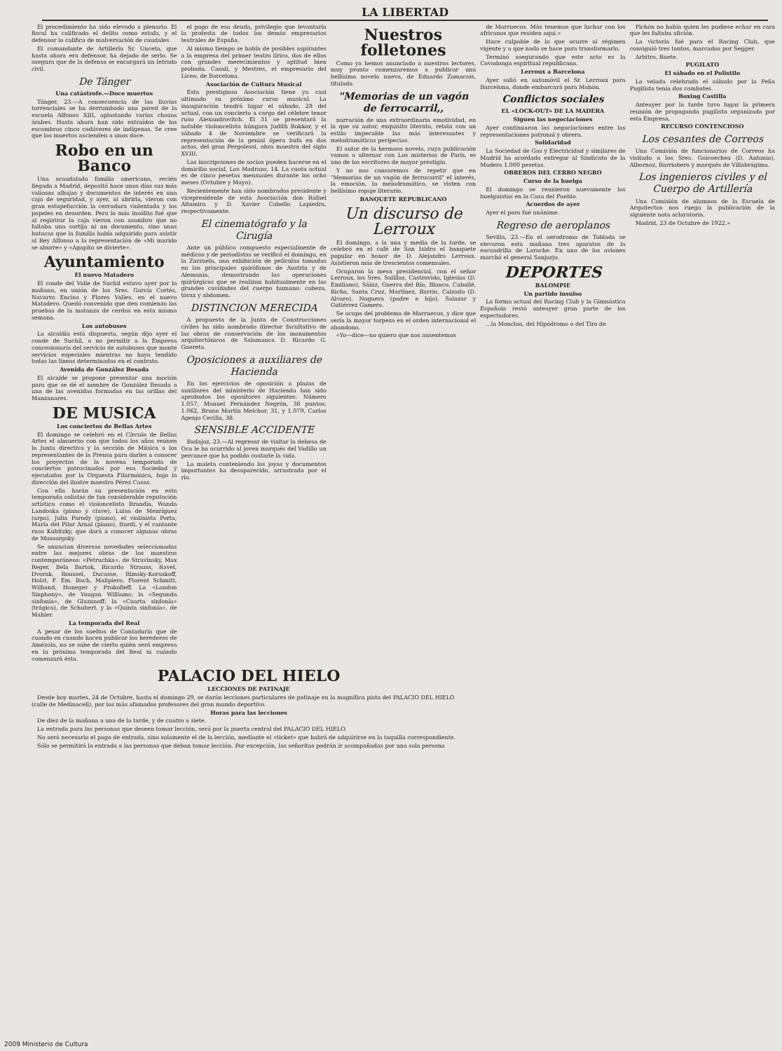LA LIBERTAD
El procedimiento ha sido elevado a plenario. El fiscal ha calificado el delito como estafa, y el defensor lo califica de malversación de caudales.
El comandante de Artillería Sr. Unceta, que hasta ahora era defensor, ha dejado de serlo. Se asegura que de la defensa se encargará un letrado civil.
De Tánger
Una catástrofe.—Doce muertos
Tánger, 23.—A consecuencia de las lluvias torrenciales se ha derrumbado una pared de la escuela Alfonso XIII, aplastando varias chozas árabes. Hasta ahora han sido extraídos de los escombros cinco cadáveres de indígenas. Se cree que los muertos ascienden a unos doce.
Robo en un Banco
Una acaudalada familia americana, recién llegada a Madrid, depositó hace unos días sus más valiosas alhajas y documentos de interés en una caja de seguridad, y ayer, al abrirla, vieron con gran estupefacción la cerradura violentada y los papeles en desorden. Pero lo más insólito fué que al registrar la caja vieron con asombro que no faltaba una sortija ni un documento, sino unas butacas que la familia había adquirido para asistir al Rey Alfonso a la representación de «Mi marido se aburre» y «Agapito se divierte».
Ayuntamiento
El nuevo Matadero
El conde del Valle de Suchil estuvo ayer por la mañana, en unión de los Sres. García Cortés, Navarro Enciso y Flores Valles, en el nuevo Matadero. Quedó convenido que den comienzo las pruebas de la matanza de cerdos en esta misma semana.
Los autobuses
La alcaldía está dispuesta, según dijo ayer el conde de Suchil, a no permitir a la Empresa concesionaria del servicio de autobuses que monte servicios especiales mientras no haya tendido todas las líneas determinadas en el contrato.
Avenida de González Besada
El alcalde se propone presentar una moción para que se dé el nombre de González Besada a una de las avenidas formadas en las orillas del Manzanares.
DE MUSICA
Los conciertos de Bellas Artes
El domingo se celebró en el Círculo de Bellas Artes el almuerzo con que todos los años reunen la Junta directiva y la sección de Música a los representantes de la Prensa para darles a conocer los proyectos de la novena temporada de conciertos patrocinados por esa Sociedad y ejecutados por la Orquesta Filarmónica, bajo la dirección del ilustre maestro Pérez Casas.
Con ella harán su presentación en esta temporada solistas de tan considerable reputación artística como el violoncelista Brandia, Wanda Landoska (piano y clave), Luisa de Menríguez (arpa), Julia Parody (piano), el violinista Porta, María del Pilar Arnal (piano), Iturdi, y el cantante ruso Kubitzky, que dará a conocer algunas obras de Mussorgsky.
Se anuncian diversas novedades seleccionadas entre las mejores obras de los maestros contemporáneos: «Petruchka», de Stravinsky, Max Reger, Bela Bartok, Ricardo Strauss, Ravel, Dvorak, Roussel, Ducasse, Rimsky-Korsakoff, Holst, F. Em. Bach, Malipiero, Florent Schmitt, Wilhand, Honeger y Prokofieff. La «London Sinphony», de Vaugan Williams; la «Segunda sinfonía», de Glazunoff; la «Cuarta sinfonía» (trágica), de Schubert, y la «Quinta sinfonía», de Mahler.
La temporada del Real
A pesar de los sueltos de Contaduría que de cuando en cuando hacen publicar los herederos de Amézola, no se sabe de cierto quién será empresa en la próxima temporada del Real ni cuándo comenzará ésta.
el pago de esa deuda, privilegio que levantaría la protesta de todos los demás empresarios teatrales de España.
Al mismo tiempo se habla de posibles aspirantes a la empresa del primer teatro lírico, dos de ellos con grandes merecimientos y aptitud bien probada. Casali, y Mestres, el empresario del Liceo, de Barcelona.
Asociación de Cultura Musical
Esta prestigiosa Asociación tiene ya casi ultimado su próximo curso musical. La inauguración tendrá lugar el sábado, 28 del actual, con un concierto a cargo del célebre tenor ruso Alexandrovitch. El 31 se presentará la notable violoncelista húngara Judith Bokkor, y el sábado 4 de Noviembre se verificará la representación de la genial ópera bufa en dos actos, del gran Pergolessi, obra maestra del siglo XVIII.
Las inscripciones de socios pueden hacerse en el domicilio social, Los Madrazo, 14. La cuota actual es de cinco pesetas mensuales durante los ocho meses (Octubre y Mayo).
Recientemente han sido nombrados presidente y vicepresidente de esta Asociación don Rafael Altamira y D. Xavier Cabello Lapiedra, respectivamente.
El cinematógrafo y la Cirugía
Ante un público compuesto especialmente de médicos y de periodistas se verificó el domingo, en la Zarzuela, una exhibición de películas tomadas en los principales quirófanos de Austria y de Alemania, demostrando las operaciones quirúrgicas que se realizan habitualmente en las grandes cavidades del cuerpo humano: cabeza, tórax y abdomen.
DISTINCION MERECIDA
A propuesta de la Junta de Construcciones civiles ha sido nombrado director facultativo de las obras de conservación de los monumentos arquitectónicos de Salamanca D. Ricardo G. Guereta.
Oposiciones a auxiliares de Hacienda
En los ejercicios de oposición a plazas de auxiliares del ministerio de Hacienda han sido aprobados los opositores siguientes: Número 1.057, Manuel Fernández Negrón, 38 puntos; 1.062, Bruno Martín Melchor, 31, y 1.079, Carlos Agenjo Cecilia, 38.
SENSIBLE ACCIDENTE
Badajoz, 23.—Al regresar de visitar la dehesa de Oca le ha ocurrido al joven marqués del Vadillo un percance que ha podido costarle la vida.
La maleta conteniendo las joyas y documentos importantes ha desaparecido, arrastrada por el río.
Nuestros folletones
Como ya hemos anunciado a nuestros lectores, muy pronto comenzaremos a publicar una bellísima novela nueva, de Eduardo Zamacois, titulada
"Memorias de un vagón de ferrocarril,,
narración de una extraordinaria emotividad, en la que su autor, exquisito literato, relata con un estilo impecable las más interesantes y melodramáticas peripecias.
El autor de la hermosa novela, cuya publicación vamos a alternar con Los misterios de París, es uno de los escritores de mayor prestigio.
Y no nos cansaremos de repetir que en "Memorias de un vagón de ferrocarril" el interés, la emoción, lo melodramático, se visten con bellísimo ropaje literario.
BANQUETE REPUBLICANO
Un discurso de Lerroux
El domingo, a la una y media de la tarde, se celebró en el café de San Isidro el banquete popular en honor de D. Alejandro Lerroux. Asistieron más de trescientos comensales.
Ocuparon la mesa presidencial, con el señor Lerroux, los Sres. Salillas, Castrovido, Iglesias (D. Emiliano), Sáinz, Guerra del Río, Blanco, Caballé, Richa, Santa Cruz, Martínez, Barrio, Calzado (D. Alvaro), Noguera (padre e hijo), Salazar y Gutiérrez Gamero.
Se ocupa del problema de Marruecos, y dice que sería la mayor torpeza en el orden internacional el abandono.
«Yo—dice—no quiero que nos ausentemos
de Marruecos. Más tenemos que luchar con los africanos que residen aquí.»
Hace culpable de lo que ocurre al régimen vigente y a que nada se hace para transformarlo.
Terminó asegurando que este acto es la Covadonga espiritual republicana.
Lerroux a Barcelona
Ayer salió en automóvil el Sr. Lerroux para Barcelona, donde embarcará para Mahón.
Conflictos sociales
EL «LOCK-OUT» DE LA MADERA
Siguen las negociaciones
Ayer continuaron las negociaciones entre las representaciones patronal y obrera.
Solidaridad
La Sociedad de Gas y Electricidad y similares de Madrid ha acordado entregar al Sindicato de la Madera 1.000 pesetas.
OBREROS DEL CERRO NEGRO
Curso de la huelga
El domingo se reunieron nuevamente los huelguistas en la Casa del Pueblo.
Acuerdos de ayer
Ayer el paro fué unánime.
Regreso de aeroplanos
Sevilla, 23.—En el aerodromo de Tablada se elevaron esta mañana tres aparatos de la escuadrilla de Larache. En uno de los aviones marchó el general Sanjurjo.
DEPORTES
BALOMPIE
Un partido insulso
La forma actual del Racing Club y la Gimnástica Española restó anteayer gran parte de los espectadores.
...la Moncloa, del Hipódromo o del Tiro de
Pichón no había quien les pudiese echar en cara que les faltaba afición.
La victoria fué para el Racing Club, que consiguió tres tantos, marcados por Segger.
Arbitro, Ruete.
PUGILATO
El sábado en el Polistilo
La velada celebrada el sábado por la Peña Pugilista tenía dos combates.
Boxing Castilla
Anteayer por la tarde tuvo lugar la primera reunión de propaganda pugilista organizada por esta Empresa.
RECURSO CONTENCIOSO
Los cesantes de Correos
Una Comisión de funcionarios de Correos ha visitado a los Sres. Goicoechea (D. Antonio), Albornoz, Barriobero y marqués de Villabrágima.
Los ingenieros civiles y el Cuerpo de Artillería
Una Comisión de alumnos de la Escuela de Arquitectos nos ruega la publicación de la siguiente nota aclaratoria.
Madrid, 23 de Octubre de 1922.»
PALACIO DEL HIELO
LECCIONES DE PATINAJE
Desde hoy martes, 24 de Octubre, hasta el domingo 29, se darán lecciones particulares de patinaje en la magnífica pista del PALACIO DEL HIELO (calle de Medinaceli), por los más afamados profesores del gran mundo deportivo.
Horas para las lecciones
De diez de la mañana a una de la tarde, y de cuatro a siete.
La entrada para las personas que deseen tomar lección, será por la puerta central del PALACIO DEL HIELO.
No será necesario el pago de entrada, sino solamente el de la lección, mediante el «ticket» que habrá de adquirirse en la taquilla correspondiente.
Sólo se permitirá la entrada a las personas que deban tomar lección. Por excepción, las señoritas podrán ir acompañadas por una sola persona
2009 Ministerio de Cultura